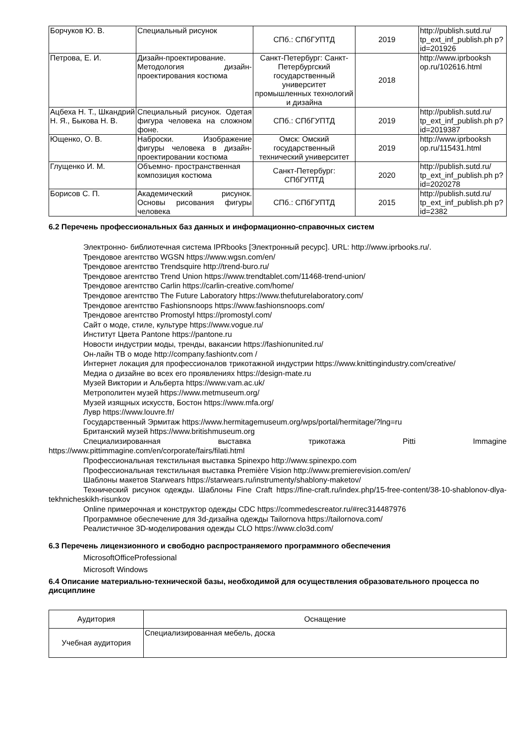| Борчуков Ю. В. | Специальный рисунок | СПб.: СПбГУПТД | 2019 | http://publish.sutd.ru/ tp_ext_inf_publish.ph p?id=201926 |
| Петрова, Е. И. | Дизайн-проектирование. Методология дизайн-проектирования костюма | Санкт-Петербург: Санкт-Петербургский государственный университет промышленных технологий и дизайна | 2018 | http://www.iprbooksh op.ru/102616.html |
| Ацбеха Н. Т., Шкандрий Н. Я., Быкова Н. В. | Специальный рисунок. Одетая фигура человека на сложном фоне. | СПб.: СПбГУПТД | 2019 | http://publish.sutd.ru/ tp_ext_inf_publish.ph p?id=2019387 |
| Ющенко, О. В. | Наброски. Изображение фигуры человека в дизайн-проектировании костюма | Омск: Омский государственный технический университет | 2019 | http://www.iprbooksh op.ru/115431.html |
| Глущенко И. М. | Объемно- пространственная композиция костюма | Санкт-Петербург: СПбГУПТД | 2020 | http://publish.sutd.ru/ tp_ext_inf_publish.ph p?id=2020278 |
| Борисов С. П. | Академический рисунок. Основы рисования фигуры человека | СПб.: СПбГУПТД | 2015 | http://publish.sutd.ru/ tp_ext_inf_publish.ph p?id=2382 |
6.2 Перечень профессиональных баз данных и информационно-справочных систем
Электронно- библиотечная система IPRbooks [Электронный ресурс]. URL: http://www.iprbooks.ru/.
Трендовое агентство WGSN https://www.wgsn.com/en/
Трендовое агентство Trendsquire http://trend-buro.ru/
Трендовое агентство Trend Union https://www.trendtablet.com/11468-trend-union/
Трендовое агентство Carlin https://carlin-creative.com/home/
Трендовое агентство The Future Laboratory https://www.thefuturelaboratory.com/
Трендовое агентство Fashionsnoops https://www.fashionsnoops.com/
Трендовое агентство Promostyl https://promostyl.com/
Сайт о моде, стиле, культуре https://www.vogue.ru/
Институт Цвета Pantone https://pantone.ru
Новости индустрии моды, тренды, вакансии https://fashionunited.ru/
Он-лайн ТВ о моде http://company.fashiontv.com /
Интернет локация для профессионалов трикотажной индустрии https://www.knittingindustry.com/creative/
Медиа о дизайне во всех его проявлениях https://design-mate.ru
Музей Виктории и Альберта https://www.vam.ac.uk/
Метрополитен музей https://www.metmuseum.org/
Музей изящных искусств, Бостон https://www.mfa.org/
Лувр https://www.louvre.fr/
Государственный Эрмитаж https://www.hermitagemuseum.org/wps/portal/hermitage/?lng=ru
Британский музей https://www.britishmuseum.org
Специализированная выставка трикотажа Pitti Immagine
https://www.pittimmagine.com/en/corporate/fairs/filati.html
Профессиональная текстильная выставка Spinexpo http://www.spinexpo.com
Профессиональная текстильная выставка Première Vision http://www.premierevision.com/en/
Шаблоны макетов Starwears https://starwears.ru/instrumenty/shablony-maketov/
Технический рисунок одежды. Шаблоны Fine Craft https://fine-craft.ru/index.php/15-free-content/38-10-shablonov-dlya-tekhnicheskikh-risunkov
Online примерочная и конструктор одежды CDC https://commedescreator.ru/#rec314487976
Программное обеспечение для 3d-дизайна одежды Tailornova https://tailornova.com/
Реалистичное 3D-моделирования одежды CLO https://www.clo3d.com/
6.3 Перечень лицензионного и свободно распространяемого программного обеспечения
MicrosoftOfficeProfessional
Microsoft Windows
6.4 Описание материально-технической базы, необходимой для осуществления образовательного процесса по дисциплине
| Аудитория | Оснащение |
| --- | --- |
| Учебная аудитория | Специализированная мебель, доска |